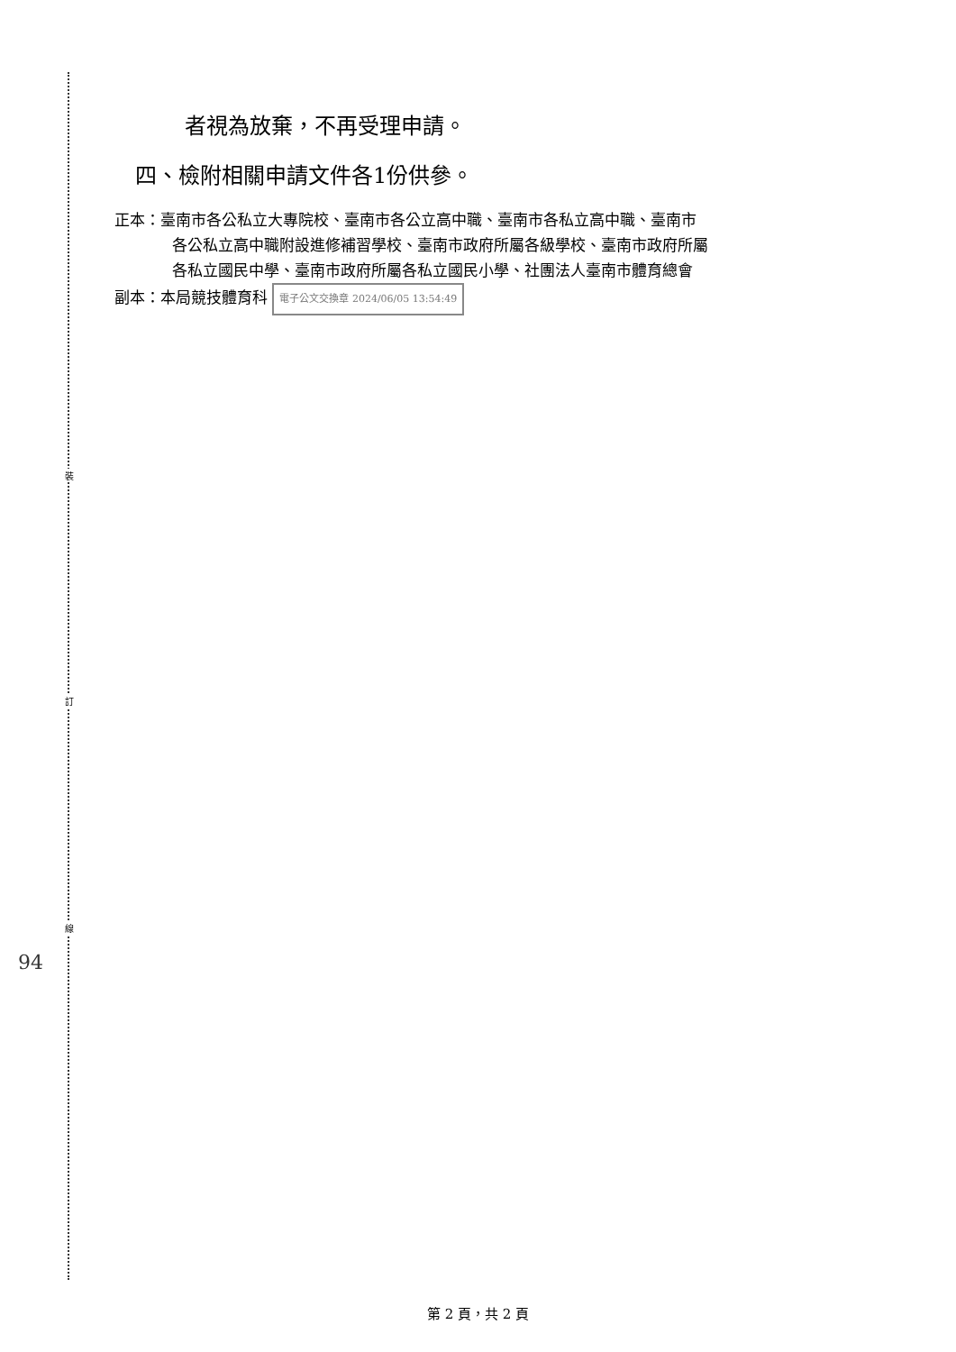裝
訂
線
者視為放棄，不再受理申請。
四、檢附相關申請文件各1份供參。
正本：臺南市各公私立大專院校、臺南市各公立高中職、臺南市各私立高中職、臺南市
各公私立高中職附設進修補習學校、臺南市政府所屬各級學校、臺南市政府所屬
各私立國民中學、臺南市政府所屬各私立國民小學、社團法人臺南市體育總會
副本：本局競技體育科 電子公文交換章 2024/06/05 13:54:49
94
第 2 頁，共 2 頁